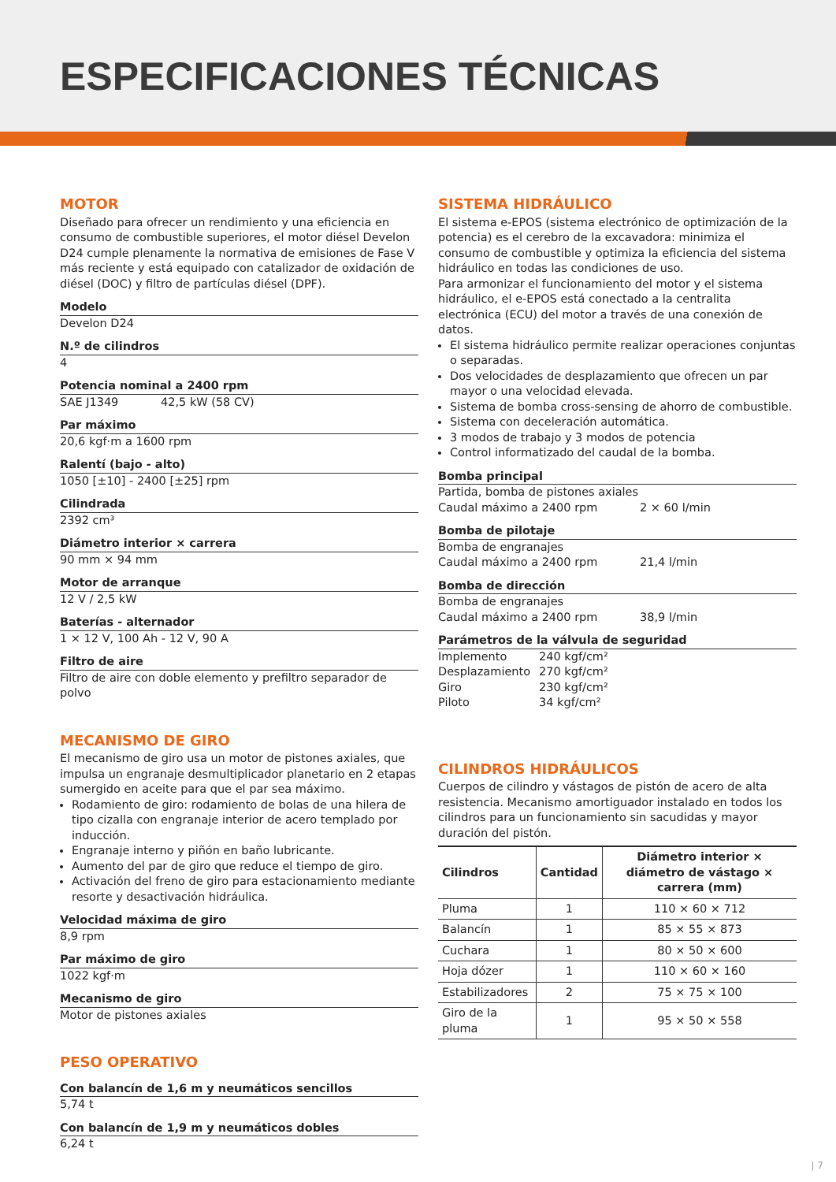ESPECIFICACIONES TÉCNICAS
MOTOR
Diseñado para ofrecer un rendimiento y una eficiencia en consumo de combustible superiores, el motor diésel Develon D24 cumple plenamente la normativa de emisiones de Fase V más reciente y está equipado con catalizador de oxidación de diésel (DOC) y filtro de partículas diésel (DPF).
Modelo
Develon D24
N.º de cilindros
4
Potencia nominal a 2400 rpm
SAE J1349 42,5 kW (58 CV)
Par máximo
20,6 kgf·m a 1600 rpm
Ralentí (bajo - alto)
1050 [±10] - 2400 [±25] rpm
Cilindrada
2392 cm³
Diámetro interior × carrera
90 mm × 94 mm
Motor de arranque
12 V / 2,5 kW
Baterías - alternador
1 × 12 V, 100 Ah - 12 V, 90 A
Filtro de aire
Filtro de aire con doble elemento y prefiltro separador de polvo
MECANISMO DE GIRO
El mecanismo de giro usa un motor de pistones axiales, que impulsa un engranaje desmultiplicador planetario en 2 etapas sumergido en aceite para que el par sea máximo.
Rodamiento de giro: rodamiento de bolas de una hilera de tipo cizalla con engranaje interior de acero templado por inducción.
Engranaje interno y piñón en baño lubricante.
Aumento del par de giro que reduce el tiempo de giro.
Activación del freno de giro para estacionamiento mediante resorte y desactivación hidráulica.
Velocidad máxima de giro
8,9 rpm
Par máximo de giro
1022 kgf·m
Mecanismo de giro
Motor de pistones axiales
PESO OPERATIVO
Con balancín de 1,6 m y neumáticos sencillos
5,74 t
Con balancín de 1,9 m y neumáticos dobles
6,24 t
SISTEMA HIDRÁULICO
El sistema e-EPOS (sistema electrónico de optimización de la potencia) es el cerebro de la excavadora: minimiza el consumo de combustible y optimiza la eficiencia del sistema hidráulico en todas las condiciones de uso.
Para armonizar el funcionamiento del motor y el sistema hidráulico, el e-EPOS está conectado a la centralita electrónica (ECU) del motor a través de una conexión de datos.
El sistema hidráulico permite realizar operaciones conjuntas o separadas.
Dos velocidades de desplazamiento que ofrecen un par mayor o una velocidad elevada.
Sistema de bomba cross-sensing de ahorro de combustible.
Sistema con deceleración automática.
3 modos de trabajo y 3 modos de potencia
Control informatizado del caudal de la bomba.
Bomba principal
Partida, bomba de pistones axiales
Caudal máximo a 2400 rpm 2 × 60 l/min
Bomba de pilotaje
Bomba de engranajes
Caudal máximo a 2400 rpm 21,4 l/min
Bomba de dirección
Bomba de engranajes
Caudal máximo a 2400 rpm 38,9 l/min
Parámetros de la válvula de seguridad
Implemento 240 kgf/cm²
Desplazamiento 270 kgf/cm²
Giro 230 kgf/cm²
Piloto 34 kgf/cm²
CILINDROS HIDRÁULICOS
Cuerpos de cilindro y vástagos de pistón de acero de alta resistencia. Mecanismo amortiguador instalado en todos los cilindros para un funcionamiento sin sacudidas y mayor duración del pistón.
| Cilindros | Cantidad | Diámetro interior × diámetro de vástago × carrera (mm) |
| --- | --- | --- |
| Pluma | 1 | 110 × 60 × 712 |
| Balancín | 1 | 85 × 55 × 873 |
| Cuchara | 1 | 80 × 50 × 600 |
| Hoja dózer | 1 | 110 × 60 × 160 |
| Estabilizadores | 2 | 75 × 75 × 100 |
| Giro de la pluma | 1 | 95 × 50 × 558 |
| 7